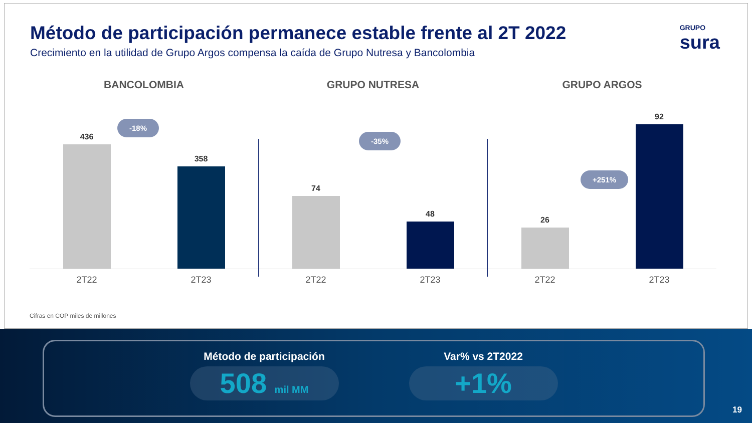Método de participación permanece estable frente al 2T 2022
Crecimiento en la utilidad de Grupo Argos compensa la caída de Grupo Nutresa y Bancolombia
GRUPO
sura
BANCOLOMBIA
-18%
436
358
2T22 2T23
GRUPO NUTRESA
-35%
74
48
2T22 2T23
GRUPO ARGOS
+251%
26
92
2T22 2T23
Cifras en COP miles de millones
Método de participación
508 mil MM
Var% vs 2T2022
+1%
19